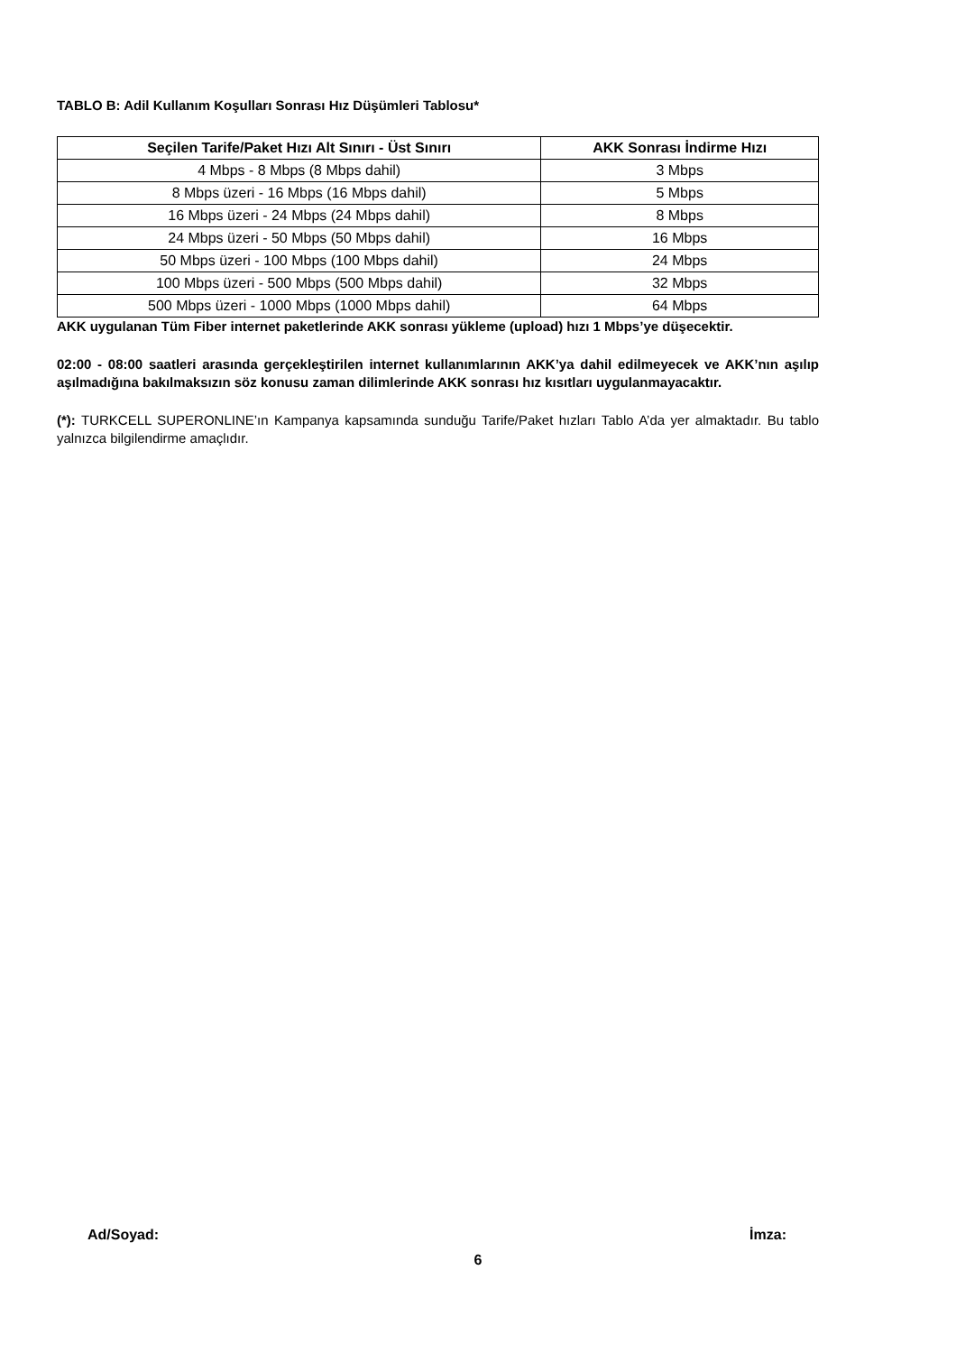TABLO B: Adil Kullanım Koşulları Sonrası Hız Düşümleri Tablosu*
| Seçilen Tarife/Paket Hızı Alt Sınırı - Üst Sınırı | AKK Sonrası İndirme Hızı |
| --- | --- |
| 4 Mbps - 8 Mbps (8 Mbps dahil) | 3 Mbps |
| 8 Mbps üzeri - 16 Mbps (16 Mbps dahil) | 5 Mbps |
| 16 Mbps üzeri - 24 Mbps (24 Mbps dahil) | 8 Mbps |
| 24 Mbps üzeri - 50 Mbps (50 Mbps dahil) | 16 Mbps |
| 50 Mbps üzeri - 100 Mbps (100 Mbps dahil) | 24 Mbps |
| 100 Mbps üzeri - 500 Mbps (500 Mbps dahil) | 32 Mbps |
| 500 Mbps üzeri - 1000 Mbps (1000 Mbps dahil) | 64 Mbps |
AKK uygulanan Tüm Fiber internet paketlerinde AKK sonrası yükleme (upload) hızı 1 Mbps’ye düşecektir.
02:00 - 08:00 saatleri arasında gerçekleştirilen internet kullanımlarının AKK’ya dahil edilmeyecek ve AKK’nın aşılıp aşılmadığına bakılmaksızın söz konusu zaman dilimlerinde AKK sonrası hız kısıtları uygulanmayacaktır.
(*): TURKCELL SUPERONLINE’ın Kampanya kapsamında sunduğu Tarife/Paket hızları Tablo A’da yer almaktadır. Bu tablo yalnızca bilgilendirme amaçlıdır.
Ad/Soyad: İmza:
6